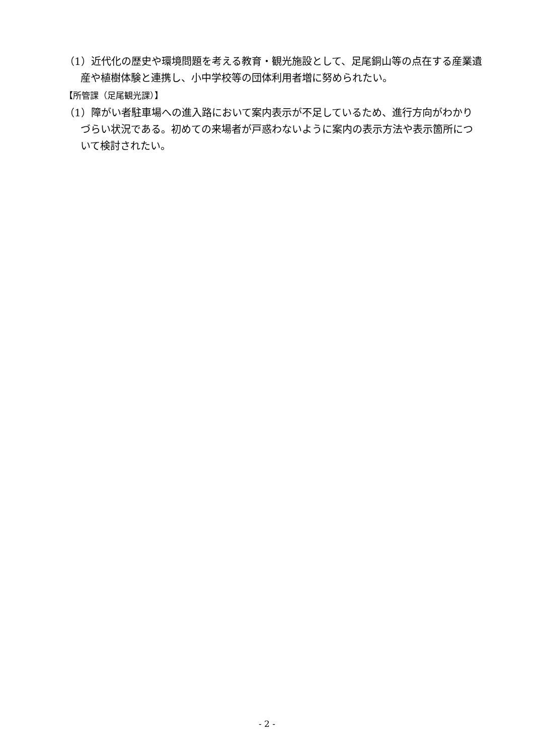（1）近代化の歴史や環境問題を考える教育・観光施設として、足尾銅山等の点在する産業遺産や植樹体験と連携し、小中学校等の団体利用者増に努められたい。
【所管課（足尾観光課）】
（1）障がい者駐車場への進入路において案内表示が不足しているため、進行方向がわかりづらい状況である。初めての来場者が戸惑わないように案内の表示方法や表示箇所について検討されたい。
- 2 -